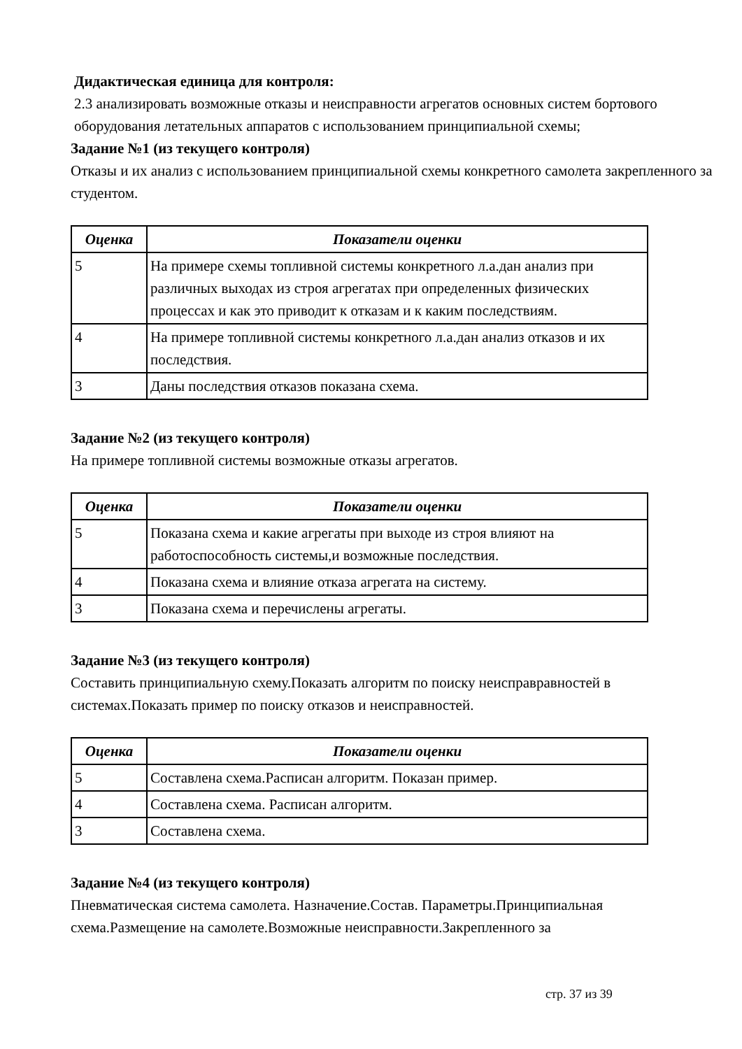Дидактическая единица для контроля:
2.3 анализировать возможные отказы и неисправности агрегатов основных систем бортового оборудования летательных аппаратов с использованием принципиальной схемы;
Задание №1 (из текущего контроля)
Отказы и их анализ с использованием принципиальной схемы конкретного самолета закрепленного за студентом.
| Оценка | Показатели оценки |
| --- | --- |
| 5 | На примере схемы топливной системы конкретного л.а.дан анализ при различных выходах из строя агрегатах при определенных физических процессах и как это приводит к отказам и к каким последствиям. |
| 4 | На примере топливной системы конкретного л.а.дан анализ отказов и их последствия. |
| 3 | Даны последствия отказов показана схема. |
Задание №2 (из текущего контроля)
На примере топливной системы возможные отказы агрегатов.
| Оценка | Показатели оценки |
| --- | --- |
| 5 | Показана схема и какие агрегаты при выходе из строя влияют на работоспособность системы,и возможные последствия. |
| 4 | Показана схема и влияние отказа агрегата на систему. |
| 3 | Показана схема и перечислены агрегаты. |
Задание №3 (из текущего контроля)
Составить принципиальную схему.Показать алгоритм по поиску неисправравностей в системах.Показать пример по поиску отказов и неисправностей.
| Оценка | Показатели оценки |
| --- | --- |
| 5 | Составлена схема.Расписан алгоритм. Показан пример. |
| 4 | Составлена схема. Расписан алгоритм. |
| 3 | Составлена схема. |
Задание №4 (из текущего контроля)
Пневматическая система самолета. Назначение.Состав. Параметры.Принципиальная схема.Размещение на самолете.Возможные неисправности.Закрепленного за
стр. 37 из 39